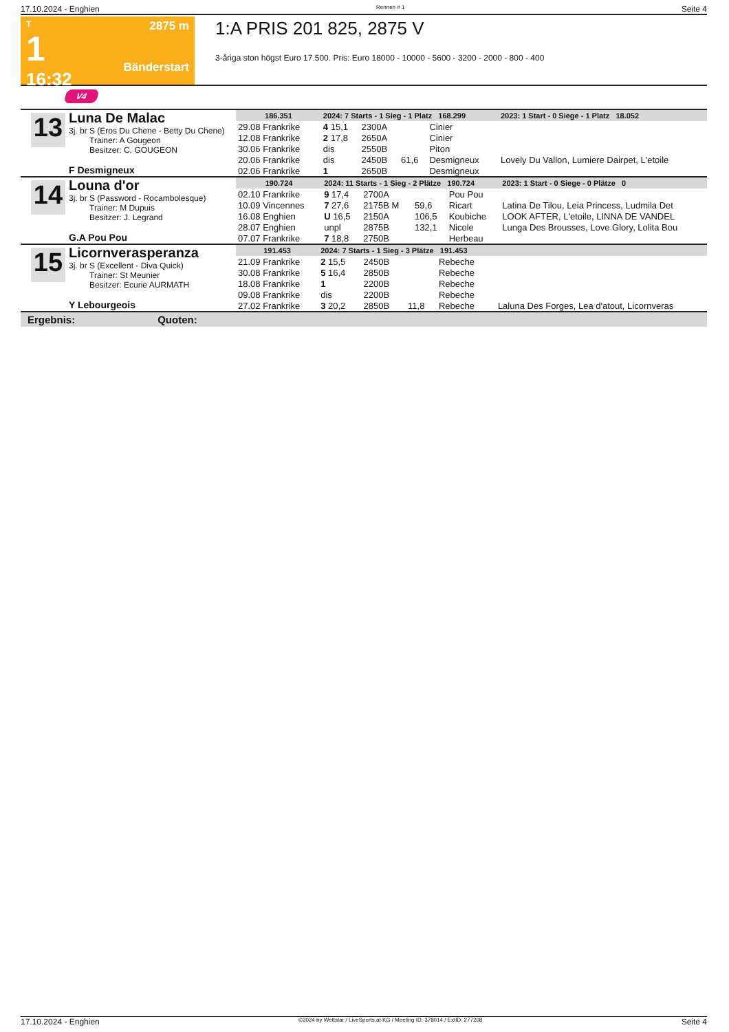17.10.2024 - Enghien Rennen # 1 Seite 4
T
1
16:32
2875 m
Bänderstart
1:A PRIS 201 825, 2875 V
3-åriga ston högst Euro 17.500. Pris: Euro 18000 - 10000 - 5600 - 3200 - 2000 - 800 - 400
V4
13
Luna De Malac
3j. br S (Eros Du Chene - Betty Du Chene)
Trainer: A Gougeon
Besitzer: C. GOUGEON
F Desmigneux
| 186.351 | | 2024: 7 Starts - 1 Sieg - 1 Platz 168.299 | | | | 2023: 1 Start - 0 Siege - 1 Platz 18.052 |
| 29.08 Frankrike | | 4 15,1 | 2300A | | Cinier | |
| 12.08 Frankrike | | 2 17,8 | 2650A | | Cinier | |
| 30.06 Frankrike | | dis | 2550B | | Piton | |
| 20.06 Frankrike | | dis | 2450B | 61,6 | Desmigneux | Lovely Du Vallon, Lumiere Dairpet, L'etoile |
| 02.06 Frankrike | | 1 | 2650B | | Desmigneux | |
14
Louna d'or
3j. br S (Password - Rocambolesque)
Trainer: M Dupuis
Besitzer: J. Legrand
G.A Pou Pou
| 190.724 | | 2024: 11 Starts - 1 Sieg - 2 Plätze 190.724 | | | | 2023: 1 Start - 0 Siege - 0 Plätze 0 |
| 02.10 Frankrike | | 9 17,4 | 2700A | | Pou Pou | |
| 10.09 Vincennes | | 7 27,6 | 2175B M | 59,6 | Ricart | Latina De Tilou, Leia Princess, Ludmila Det |
| 16.08 Enghien | | U 16,5 | 2150A | 106,5 | Koubiche | LOOK AFTER, L'etoile, LINNA DE VANDEL |
| 28.07 Enghien | | unpl | 2875B | 132,1 | Nicole | Lunga Des Brousses, Love Glory, Lolita Bou |
| 07.07 Frankrike | | 7 18,8 | 2750B | | Herbeau | |
15
Licornverasperanza
3j. br S (Excellent - Diva Quick)
Trainer: St Meunier
Besitzer: Ecurie AURMATH
Y Lebourgeois
| 191.453 | | 2024: 7 Starts - 1 Sieg - 3 Plätze 191.453 | | | | |
| 21.09 Frankrike | | 2 15,5 | 2450B | | Rebeche | |
| 30.08 Frankrike | | 5 16,4 | 2850B | | Rebeche | |
| 18.08 Frankrike | | 1 | 2200B | | Rebeche | |
| 09.08 Frankrike | | dis | 2200B | | Rebeche | |
| 27.02 Frankrike | | 3 20,2 | 2850B | 11,8 | Rebeche | Laluna Des Forges, Lea d'atout, Licornveras |
Ergebnis: Quoten:
17.10.2024 - Enghien ©2024 by Wettstar / LiveSports.at KG / Meeting ID: 378014 / ExtID: 277208 Seite 4